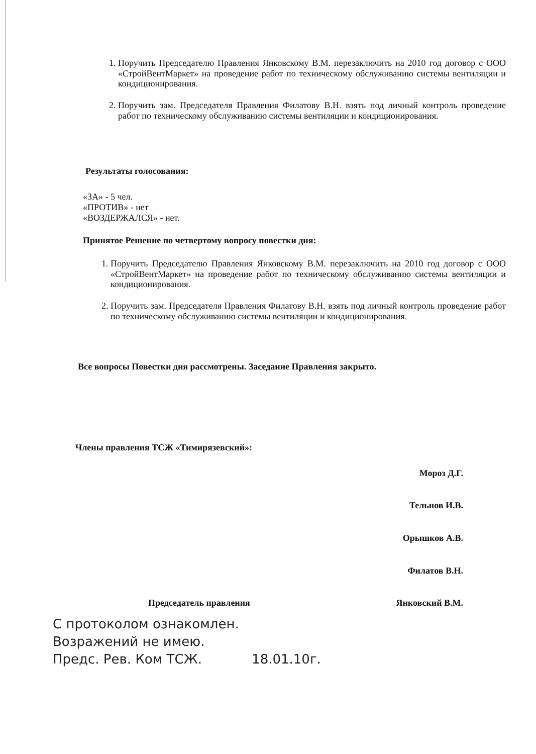1. Поручить Председателю Правления Янковскому В.М. перезаключить на 2010 год договор с ООО «СтройВентМаркет» на проведение работ по техническому обслуживанию системы вентиляции и кондиционирования.
2. Поручить зам. Председателя Правления Филатову В.Н. взять под личный контроль проведение работ по техническому обслуживанию системы вентиляции и кондиционирования.
Результаты голосования:
«ЗА» - 5 чел.
«ПРОТИВ» - нет
«ВОЗДЕРЖАЛСЯ» - нет.
Принятое Решение по четвертому вопросу повестки дня:
1. Поручить Председателю Правления Янковскому В.М. перезаключить на 2010 год договор с ООО «СтройВентМаркет» на проведение работ по техническому обслуживанию системы вентиляции и кондиционирования.
2. Поручить зам. Председателя Правления Филатову В.Н. взять под личный контроль проведение работ по техническому обслуживанию системы вентиляции и кондиционирования.
Все вопросы Повестки дня рассмотрены. Заседание Правления закрыто.
Члены правления ТСЖ «Тимирязевский»:
Мороз Д.Г.
Тельнов И.В.
Орышков А.В.
Филатов В.Н.
Председатель правления Янковский В.М.
С протоколом ознакомлен.
Возражений не имею.
Предс. Рев. Ком ТСЖ. 18.01.10г.